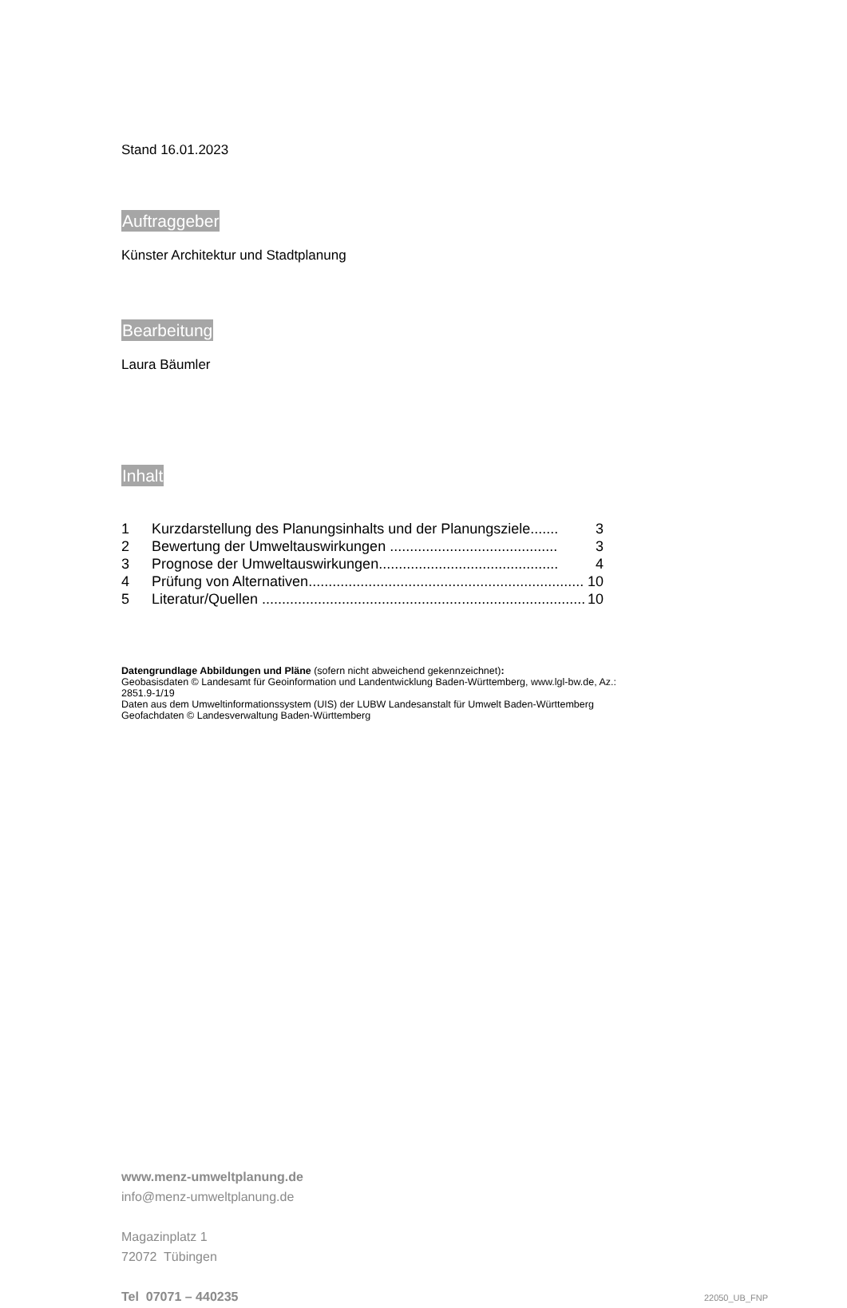Stand 16.01.2023
Auftraggeber
Künster Architektur und Stadtplanung
Bearbeitung
Laura Bäumler
Inhalt
1 Kurzdarstellung des Planungsinhalts und der Planungsziele....... 3
2 Bewertung der Umweltauswirkungen .......................................... 3
3 Prognose der Umweltauswirkungen............................................. 4
4 Prüfung von Alternativen..................................................................... 10
5 Literatur/Quellen ................................................................................. 10
Datengrundlage Abbildungen und Pläne (sofern nicht abweichend gekennzeichnet):
Geobasisdaten © Landesamt für Geoinformation und Landentwicklung Baden-Württemberg, www.lgl-bw.de, Az.: 2851.9-1/19
Daten aus dem Umweltinformationssystem (UIS) der LUBW Landesanstalt für Umwelt Baden-Württemberg
Geofachdaten © Landesverwaltung Baden-Württemberg
www.menz-umweltplanung.de
info@menz-umweltplanung.de
Magazinplatz 1
72072 Tübingen
Tel 07071 – 440235 22050_UB_FNP